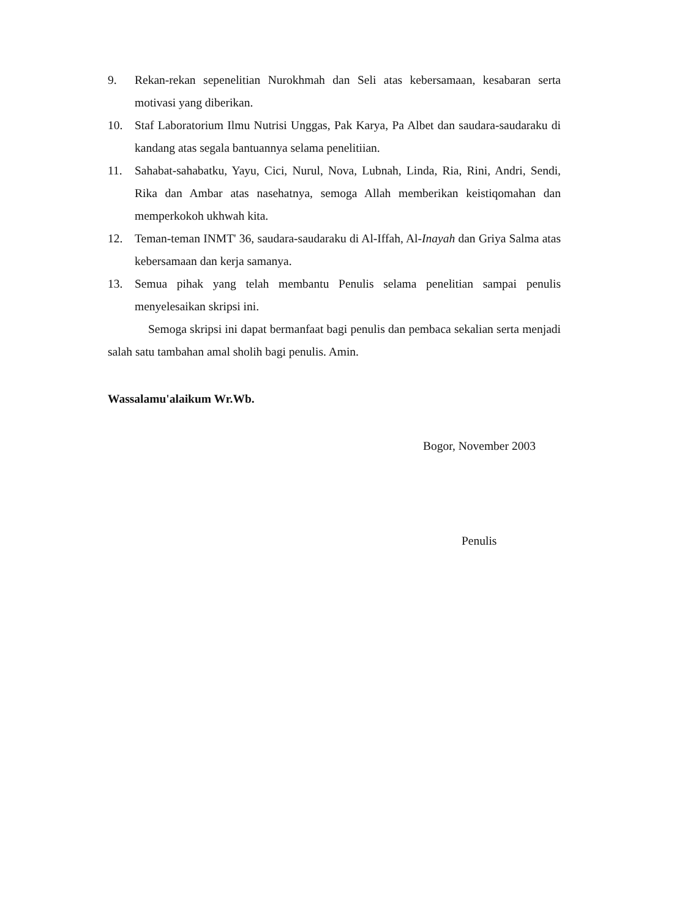9. Rekan-rekan sepenelitian Nurokhmah dan Seli atas kebersamaan, kesabaran serta motivasi yang diberikan.
10. Staf Laboratorium Ilmu Nutrisi Unggas, Pak Karya, Pa Albet dan saudara-saudaraku di kandang atas segala bantuannya selama penelitiian.
11. Sahabat-sahabatku, Yayu, Cici, Nurul, Nova, Lubnah, Linda, Ria, Rini, Andri, Sendi, Rika dan Ambar atas nasehatnya, semoga Allah memberikan keistiqomahan dan memperkokoh ukhwah kita.
12. Teman-teman INMT' 36, saudara-saudaraku di Al-Iffah, Al-Inayah dan Griya Salma atas kebersamaan dan kerja samanya.
13. Semua pihak yang telah membantu Penulis selama penelitian sampai penulis menyelesaikan skripsi ini.
Semoga skripsi ini dapat bermanfaat bagi penulis dan pembaca sekalian serta menjadi salah satu tambahan amal sholih bagi penulis. Amin.
Wassalamu'alaikum Wr.Wb.
Bogor, November 2003
Penulis